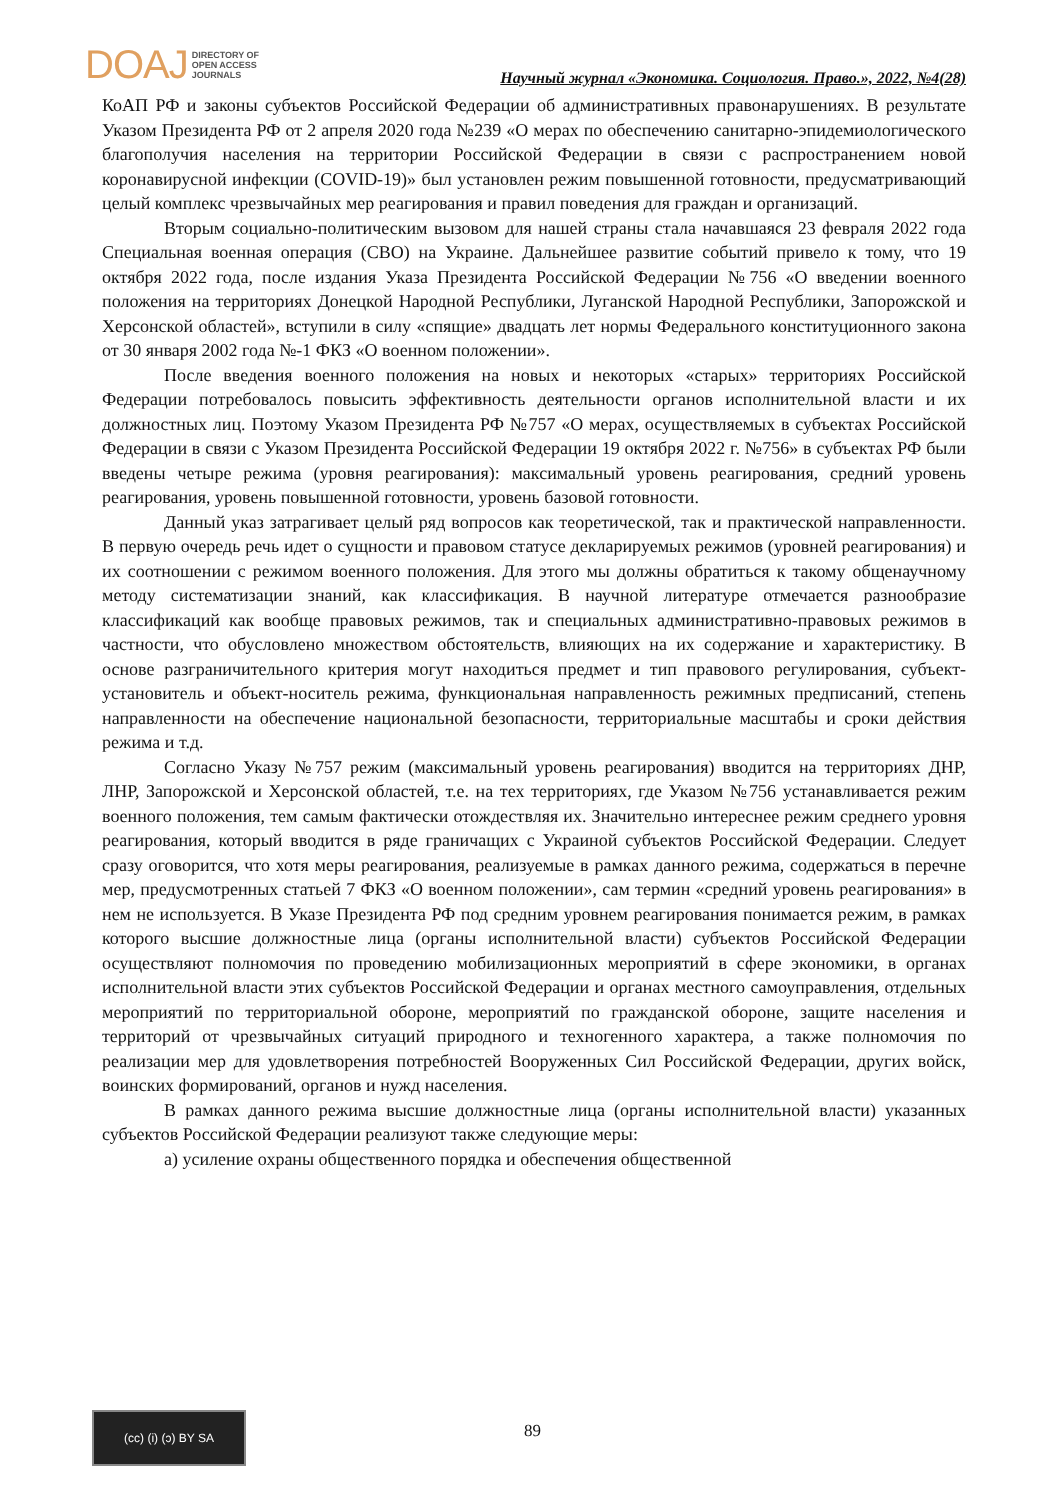DOAJ DIRECTORY OF
OPEN ACCESS
JOURNALS
Научный журнал «Экономика. Социология. Право.», 2022, №4(28)
КоАП РФ и законы субъектов Российской Федерации об административных правонарушениях. В результате Указом Президента РФ от 2 апреля 2020 года №239 «О мерах по обеспечению санитарно-эпидемиологического благополучия населения на территории Российской Федерации в связи с распространением новой коронавирусной инфекции (COVID-19)» был установлен режим повышенной готовности, предусматривающий целый комплекс чрезвычайных мер реагирования и правил поведения для граждан и организаций.
Вторым социально-политическим вызовом для нашей страны стала начавшаяся 23 февраля 2022 года Специальная военная операция (СВО) на Украине. Дальнейшее развитие событий привело к тому, что 19 октября 2022 года, после издания Указа Президента Российской Федерации №756 «О введении военного положения на территориях Донецкой Народной Республики, Луганской Народной Республики, Запорожской и Херсонской областей», вступили в силу «спящие» двадцать лет нормы Федерального конституционного закона от 30 января 2002 года №-1 ФКЗ «О военном положении».
После введения военного положения на новых и некоторых «старых» территориях Российской Федерации потребовалось повысить эффективность деятельности органов исполнительной власти и их должностных лиц. Поэтому Указом Президента РФ №757 «О мерах, осуществляемых в субъектах Российской Федерации в связи с Указом Президента Российской Федерации 19 октября 2022 г. №756» в субъектах РФ были введены четыре режима (уровня реагирования): максимальный уровень реагирования, средний уровень реагирования, уровень повышенной готовности, уровень базовой готовности.
Данный указ затрагивает целый ряд вопросов как теоретической, так и практической направленности. В первую очередь речь идет о сущности и правовом статусе декларируемых режимов (уровней реагирования) и их соотношении с режимом военного положения. Для этого мы должны обратиться к такому общенаучному методу систематизации знаний, как классификация. В научной литературе отмечается разнообразие классификаций как вообще правовых режимов, так и специальных административно-правовых режимов в частности, что обусловлено множеством обстоятельств, влияющих на их содержание и характеристику. В основе разграничительного критерия могут находиться предмет и тип правового регулирования, субъект-установитель и объект-носитель режима, функциональная направленность режимных предписаний, степень направленности на обеспечение национальной безопасности, территориальные масштабы и сроки действия режима и т.д.
Согласно Указу №757 режим (максимальный уровень реагирования) вводится на территориях ДНР, ЛНР, Запорожской и Херсонской областей, т.е. на тех территориях, где Указом №756 устанавливается режим военного положения, тем самым фактически отождествляя их. Значительно интереснее режим среднего уровня реагирования, который вводится в ряде граничащих с Украиной субъектов Российской Федерации. Следует сразу оговорится, что хотя меры реагирования, реализуемые в рамках данного режима, содержаться в перечне мер, предусмотренных статьей 7 ФКЗ «О военном положении», сам термин «средний уровень реагирования» в нем не используется. В Указе Президента РФ под средним уровнем реагирования понимается режим, в рамках которого высшие должностные лица (органы исполнительной власти) субъектов Российской Федерации осуществляют полномочия по проведению мобилизационных мероприятий в сфере экономики, в органах исполнительной власти этих субъектов Российской Федерации и органах местного самоуправления, отдельных мероприятий по территориальной обороне, мероприятий по гражданской обороне, защите населения и территорий от чрезвычайных ситуаций природного и техногенного характера, а также полномочия по реализации мер для удовлетворения потребностей Вооруженных Сил Российской Федерации, других войск, воинских формирований, органов и нужд населения.
В рамках данного режима высшие должностные лица (органы исполнительной власти) указанных субъектов Российской Федерации реализуют также следующие меры:
а) усиление охраны общественного порядка и обеспечения общественной
(cc) (i) (ↄ) BY SA
89